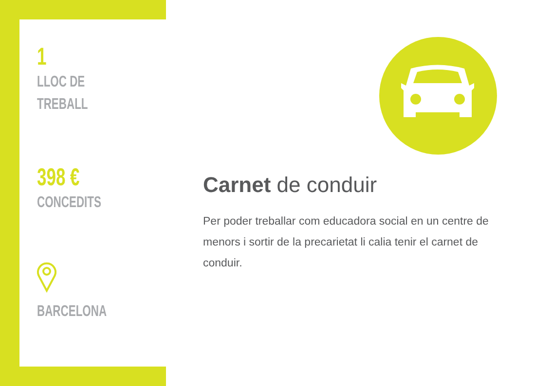1
LLOC DE
TREBALL
398 €
CONCEDITS
BARCELONA
Carnet de conduir
Per poder treballar com educadora social en un centre de menors i sortir de la precarietat li calia tenir el carnet de conduir.